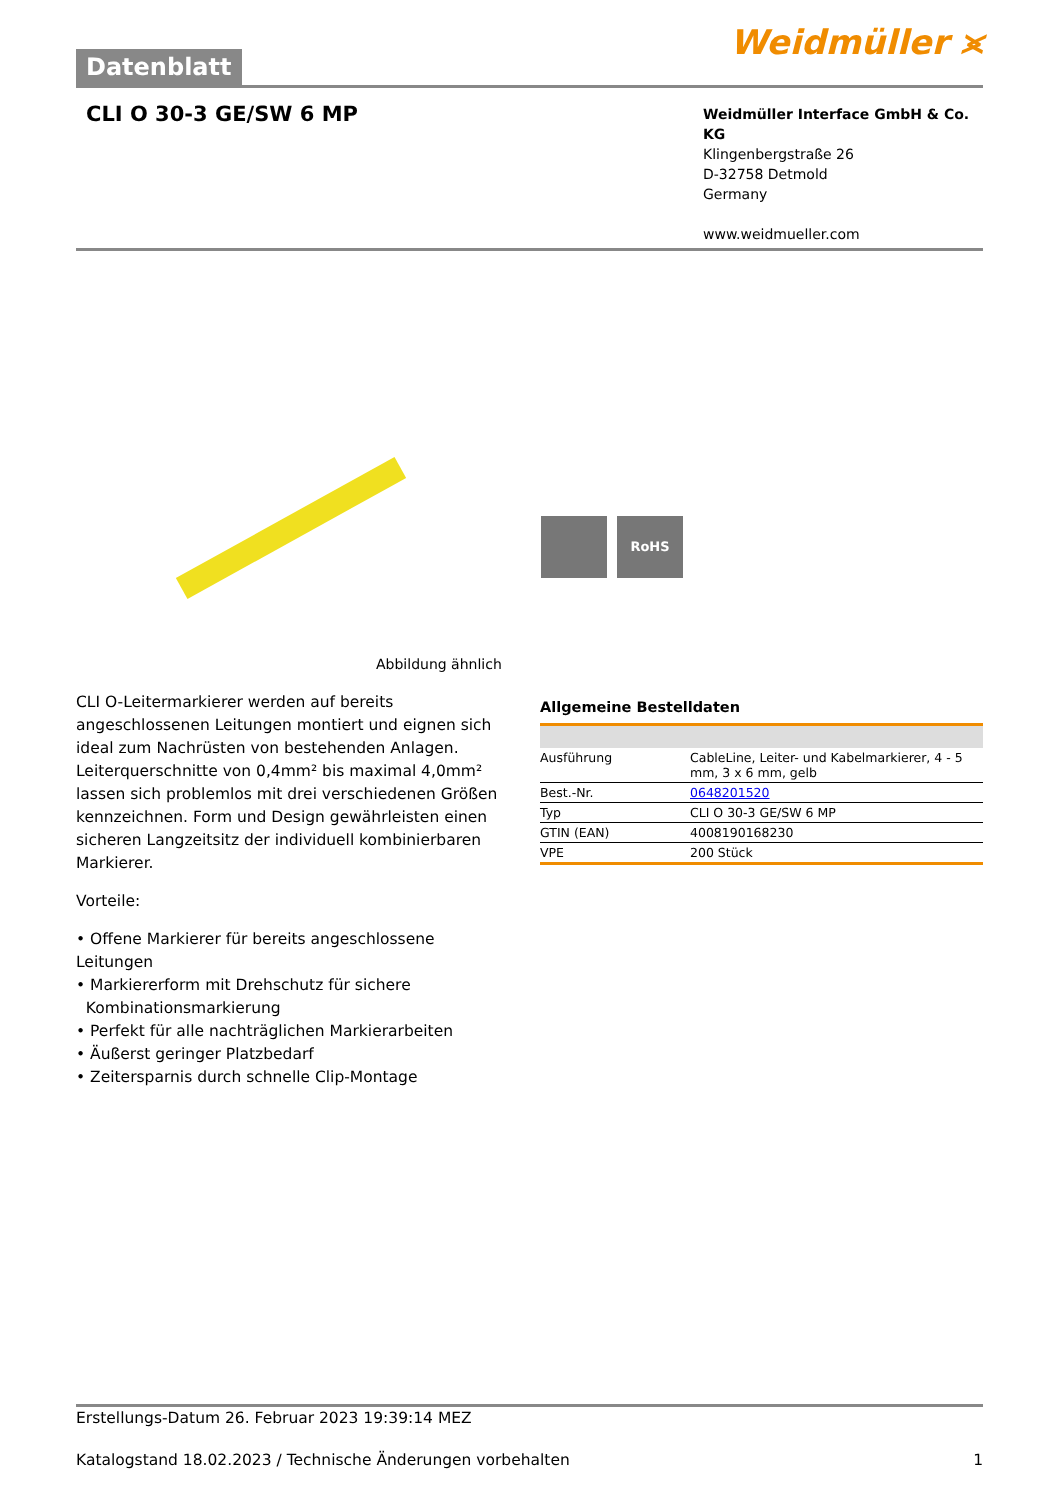Datenblatt
Weidmüller ⪤
CLI O 30-3 GE/SW 6 MP
Weidmüller Interface GmbH & Co. KG
Klingenbergstraße 26
D-32758 Detmold
Germany
www.weidmueller.com
RoHS
Abbildung ähnlich
CLI O-Leitermarkierer werden auf bereits angeschlossenen Leitungen montiert und eignen sich ideal zum Nachrüsten von bestehenden Anlagen. Leiterquerschnitte von 0,4mm² bis maximal 4,0mm² lassen sich problemlos mit drei verschiedenen Größen kennzeichnen. Form und Design gewährleisten einen sicheren Langzeitsitz der individuell kombinierbaren Markierer.
Vorteile:
• Offene Markierer für bereits angeschlossene Leitungen
• Markiererform mit Drehschutz für sichere
Kombinationsmarkierung
• Perfekt für alle nachträglichen Markierarbeiten
• Äußerst geringer Platzbedarf
• Zeitersparnis durch schnelle Clip-Montage
Allgemeine Bestelldaten
| Ausführung | CableLine, Leiter- und Kabelmarkierer, 4 - 5 mm, 3 x 6 mm, gelb |
| Best.-Nr. | 0648201520 |
| Typ | CLI O 30-3 GE/SW 6 MP |
| GTIN (EAN) | 4008190168230 |
| VPE | 200 Stück |
Erstellungs-Datum 26. Februar 2023 19:39:14 MEZ
Katalogstand 18.02.2023 / Technische Änderungen vorbehalten 1